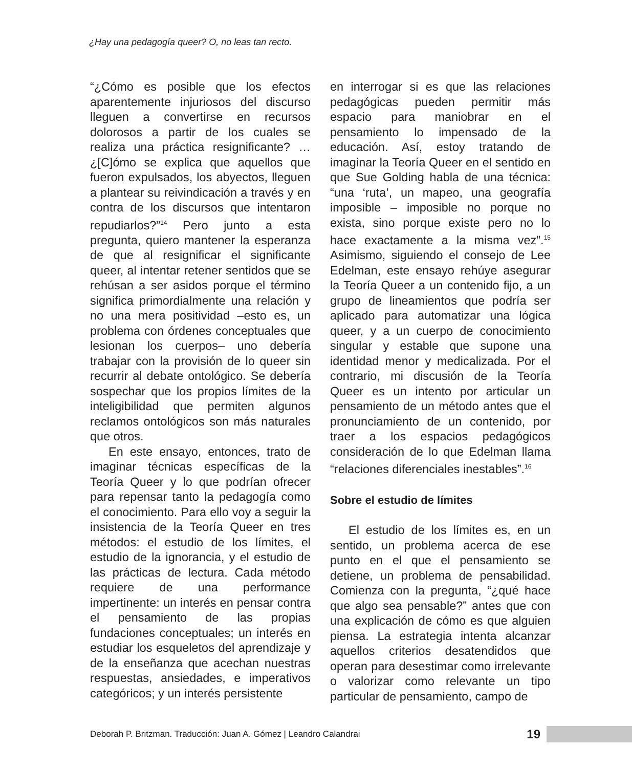¿Hay una pedagogía queer? O, no leas tan recto.
“¿Cómo es posible que los efectos aparentemente injuriosos del discurso lleguen a convertirse en recursos dolorosos a partir de los cuales se realiza una práctica resignificante? …¿[C]ómo se explica que aquellos que fueron expulsados, los abyectos, lleguen a plantear su reivindicación a través y en contra de los discursos que intentaron repudiarlos?”<sup>14</sup> Pero junto a esta pregunta, quiero mantener la esperanza de que al resignificar el significante queer, al intentar retener sentidos que se rehúsan a ser asidos porque el término significa primordialmente una relación y no una mera positividad –esto es, un problema con órdenes conceptuales que lesionan los cuerpos– uno debería trabajar con la provisión de lo queer sin recurrir al debate ontológico. Se debería sospechar que los propios límites de la inteligibilidad que permiten algunos reclamos ontológicos son más naturales que otros.
En este ensayo, entonces, trato de imaginar técnicas específicas de la Teoría Queer y lo que podrían ofrecer para repensar tanto la pedagogía como el conocimiento. Para ello voy a seguir la insistencia de la Teoría Queer en tres métodos: el estudio de los límites, el estudio de la ignorancia, y el estudio de las prácticas de lectura. Cada método requiere de una performance impertinente: un interés en pensar contra el pensamiento de las propias fundaciones conceptuales; un interés en estudiar los esqueletos del aprendizaje y de la enseñanza que acechan nuestras respuestas, ansiedades, e imperativos categóricos; y un interés persistente
en interrogar si es que las relaciones pedagógicas pueden permitir más espacio para maniobrar en el pensamiento lo impensado de la educación. Así, estoy tratando de imaginar la Teoría Queer en el sentido en que Sue Golding habla de una técnica: “una ‘ruta’, un mapeo, una geografía imposible – imposible no porque no exista, sino porque existe pero no lo hace exactamente a la misma vez”.<sup>15</sup> Asimismo, siguiendo el consejo de Lee Edelman, este ensayo rehúye asegurar la Teoría Queer a un contenido fijo, a un grupo de lineamientos que podría ser aplicado para automatizar una lógica queer, y a un cuerpo de conocimiento singular y estable que supone una identidad menor y medicalizada. Por el contrario, mi discusión de la Teoría Queer es un intento por articular un pensamiento de un método antes que el pronunciamiento de un contenido, por traer a los espacios pedagógicos consideración de lo que Edelman llama “relaciones diferenciales inestables”.<sup>16</sup>
Sobre el estudio de límites
El estudio de los límites es, en un sentido, un problema acerca de ese punto en el que el pensamiento se detiene, un problema de pensabilidad. Comienza con la pregunta, “¿qué hace que algo sea pensable?” antes que con una explicación de cómo es que alguien piensa. La estrategia intenta alcanzar aquellos criterios desatendidos que operan para desestimar como irrelevante o valorizar como relevante un tipo particular de pensamiento, campo de
Deborah P. Britzman. Traducción: Juan A. Gómez | Leandro Calandrai 19